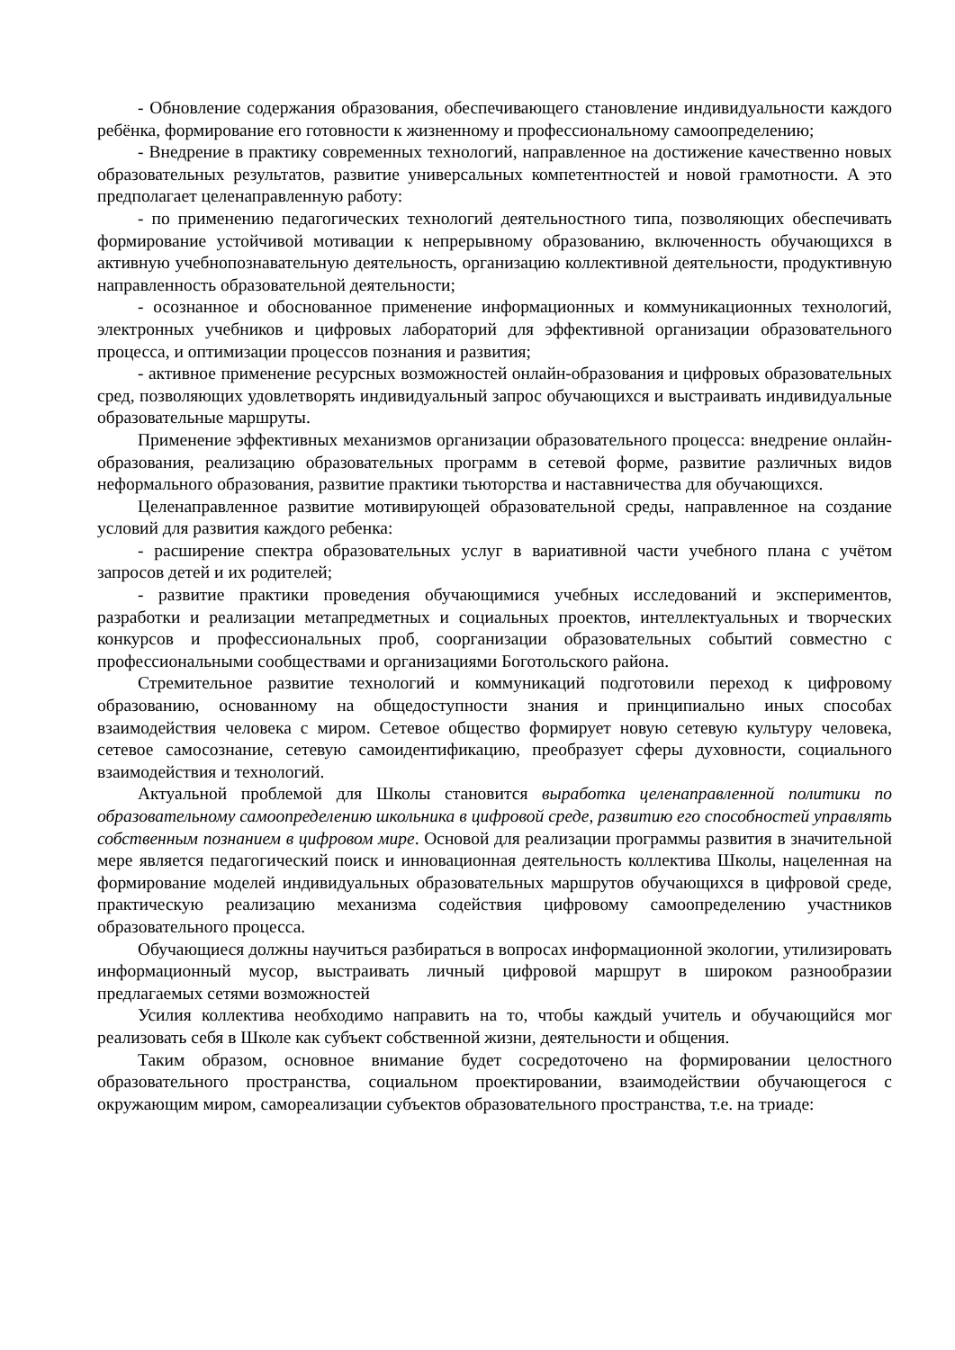- Обновление содержания образования, обеспечивающего становление индивидуальности каждого ребёнка, формирование его готовности к жизненному и профессиональному самоопределению;
- Внедрение в практику современных технологий, направленное на достижение качественно новых образовательных результатов, развитие универсальных компетентностей и новой грамотности. А это предполагает целенаправленную работу:
- по применению педагогических технологий деятельностного типа, позволяющих обеспечивать формирование устойчивой мотивации к непрерывному образованию, включенность обучающихся в активную учебнопознавательную деятельность, организацию коллективной деятельности, продуктивную направленность образовательной деятельности;
- осознанное и обоснованное применение информационных и коммуникационных технологий, электронных учебников и цифровых лабораторий для эффективной организации образовательного процесса, и оптимизации процессов познания и развития;
- активное применение ресурсных возможностей онлайн-образования и цифровых образовательных сред, позволяющих удовлетворять индивидуальный запрос обучающихся и выстраивать индивидуальные образовательные маршруты.
Применение эффективных механизмов организации образовательного процесса: внедрение онлайн-образования, реализацию образовательных программ в сетевой форме, развитие различных видов неформального образования, развитие практики тьюторства и наставничества для обучающихся.
Целенаправленное развитие мотивирующей образовательной среды, направленное на создание условий для развития каждого ребенка:
- расширение спектра образовательных услуг в вариативной части учебного плана с учётом запросов детей и их родителей;
- развитие практики проведения обучающимися учебных исследований и экспериментов, разработки и реализации метапредметных и социальных проектов, интеллектуальных и творческих конкурсов и профессиональных проб, соорганизации образовательных событий совместно с профессиональными сообществами и организациями Боготольского района.
Стремительное развитие технологий и коммуникаций подготовили переход к цифровому образованию, основанному на общедоступности знания и принципиально иных способах взаимодействия человека с миром. Сетевое общество формирует новую сетевую культуру человека, сетевое самосознание, сетевую самоидентификацию, преобразует сферы духовности, социального взаимодействия и технологий.
Актуальной проблемой для Школы становится выработка целенаправленной политики по образовательному самоопределению школьника в цифровой среде, развитию его способностей управлять собственным познанием в цифровом мире. Основой для реализации программы развития в значительной мере является педагогический поиск и инновационная деятельность коллектива Школы, нацеленная на формирование моделей индивидуальных образовательных маршрутов обучающихся в цифровой среде, практическую реализацию механизма содействия цифровому самоопределению участников образовательного процесса.
Обучающиеся должны научиться разбираться в вопросах информационной экологии, утилизировать информационный мусор, выстраивать личный цифровой маршрут в широком разнообразии предлагаемых сетями возможностей
Усилия коллектива необходимо направить на то, чтобы каждый учитель и обучающийся мог реализовать себя в Школе как субъект собственной жизни, деятельности и общения.
Таким образом, основное внимание будет сосредоточено на формировании целостного образовательного пространства, социальном проектировании, взаимодействии обучающегося с окружающим миром, самореализации субъектов образовательного пространства, т.е. на триаде: